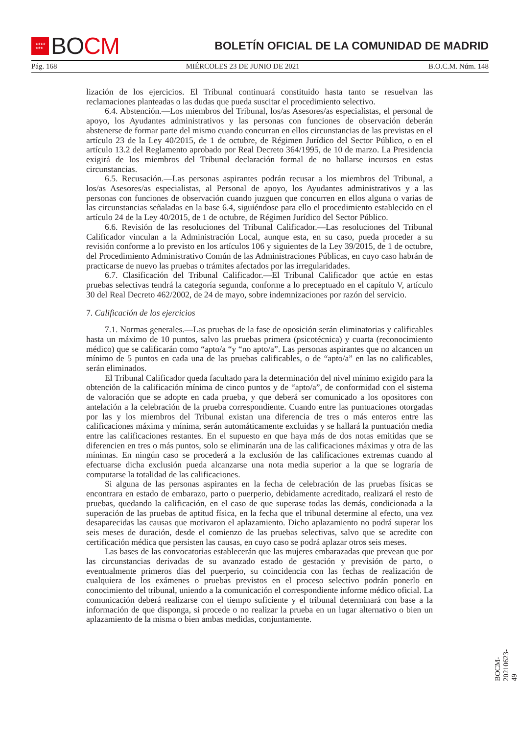★★★★
★★★ BO CM
BOLETÍN OFICIAL DE LA COMUNIDAD DE MADRID
Pág. 168 MIÉRCOLES 23 DE JUNIO DE 2021 B.O.C.M. Núm. 148
lización de los ejercicios. El Tribunal continuará constituido hasta tanto se resuelvan las reclamaciones planteadas o las dudas que pueda suscitar el procedimiento selectivo.
6.4. Abstención.—Los miembros del Tribunal, los/as Asesores/as especialistas, el personal de apoyo, los Ayudantes administrativos y las personas con funciones de observación deberán abstenerse de formar parte del mismo cuando concurran en ellos circunstancias de las previstas en el artículo 23 de la Ley 40/2015, de 1 de octubre, de Régimen Jurídico del Sector Público, o en el artículo 13.2 del Reglamento aprobado por Real Decreto 364/1995, de 10 de marzo. La Presidencia exigirá de los miembros del Tribunal declaración formal de no hallarse incursos en estas circunstancias.
6.5. Recusación.—Las personas aspirantes podrán recusar a los miembros del Tribunal, a los/as Asesores/as especialistas, al Personal de apoyo, los Ayudantes administrativos y a las personas con funciones de observación cuando juzguen que concurren en ellos alguna o varias de las circunstancias señaladas en la base 6.4, siguiéndose para ello el procedimiento establecido en el artículo 24 de la Ley 40/2015, de 1 de octubre, de Régimen Jurídico del Sector Público.
6.6. Revisión de las resoluciones del Tribunal Calificador.—Las resoluciones del Tribunal Calificador vinculan a la Administración Local, aunque esta, en su caso, pueda proceder a su revisión conforme a lo previsto en los artículos 106 y siguientes de la Ley 39/2015, de 1 de octubre, del Procedimiento Administrativo Común de las Administraciones Públicas, en cuyo caso habrán de practicarse de nuevo las pruebas o trámites afectados por las irregularidades.
6.7. Clasificación del Tribunal Calificador.—El Tribunal Calificador que actúe en estas pruebas selectivas tendrá la categoría segunda, conforme a lo preceptuado en el capítulo V, artículo 30 del Real Decreto 462/2002, de 24 de mayo, sobre indemnizaciones por razón del servicio.
7. Calificación de los ejercicios
7.1. Normas generales.—Las pruebas de la fase de oposición serán eliminatorias y calificables hasta un máximo de 10 puntos, salvo las pruebas primera (psicotécnica) y cuarta (reconocimiento médico) que se calificarán como “apto/a “y “no apto/a”. Las personas aspirantes que no alcancen un mínimo de 5 puntos en cada una de las pruebas calificables, o de “apto/a” en las no calificables, serán eliminados.
El Tribunal Calificador queda facultado para la determinación del nivel mínimo exigido para la obtención de la calificación mínima de cinco puntos y de “apto/a”, de conformidad con el sistema de valoración que se adopte en cada prueba, y que deberá ser comunicado a los opositores con antelación a la celebración de la prueba correspondiente. Cuando entre las puntuaciones otorgadas por las y los miembros del Tribunal existan una diferencia de tres o más enteros entre las calificaciones máxima y mínima, serán automáticamente excluidas y se hallará la puntuación media entre las calificaciones restantes. En el supuesto en que haya más de dos notas emitidas que se diferencien en tres o más puntos, solo se eliminarán una de las calificaciones máximas y otra de las mínimas. En ningún caso se procederá a la exclusión de las calificaciones extremas cuando al efectuarse dicha exclusión pueda alcanzarse una nota media superior a la que se lograría de computarse la totalidad de las calificaciones.
Si alguna de las personas aspirantes en la fecha de celebración de las pruebas físicas se encontrara en estado de embarazo, parto o puerperio, debidamente acreditado, realizará el resto de pruebas, quedando la calificación, en el caso de que superase todas las demás, condicionada a la superación de las pruebas de aptitud física, en la fecha que el tribunal determine al efecto, una vez desaparecidas las causas que motivaron el aplazamiento. Dicho aplazamiento no podrá superar los seis meses de duración, desde el comienzo de las pruebas selectivas, salvo que se acredite con certificación médica que persisten las causas, en cuyo caso se podrá aplazar otros seis meses.
Las bases de las convocatorias establecerán que las mujeres embarazadas que prevean que por las circunstancias derivadas de su avanzado estado de gestación y previsión de parto, o eventualmente primeros días del puerperio, su coincidencia con las fechas de realización de cualquiera de los exámenes o pruebas previstos en el proceso selectivo podrán ponerlo en conocimiento del tribunal, uniendo a la comunicación el correspondiente informe médico oficial. La comunicación deberá realizarse con el tiempo suficiente y el tribunal determinará con base a la información de que disponga, si procede o no realizar la prueba en un lugar alternativo o bien un aplazamiento de la misma o bien ambas medidas, conjuntamente.
BOCM-20210623-49